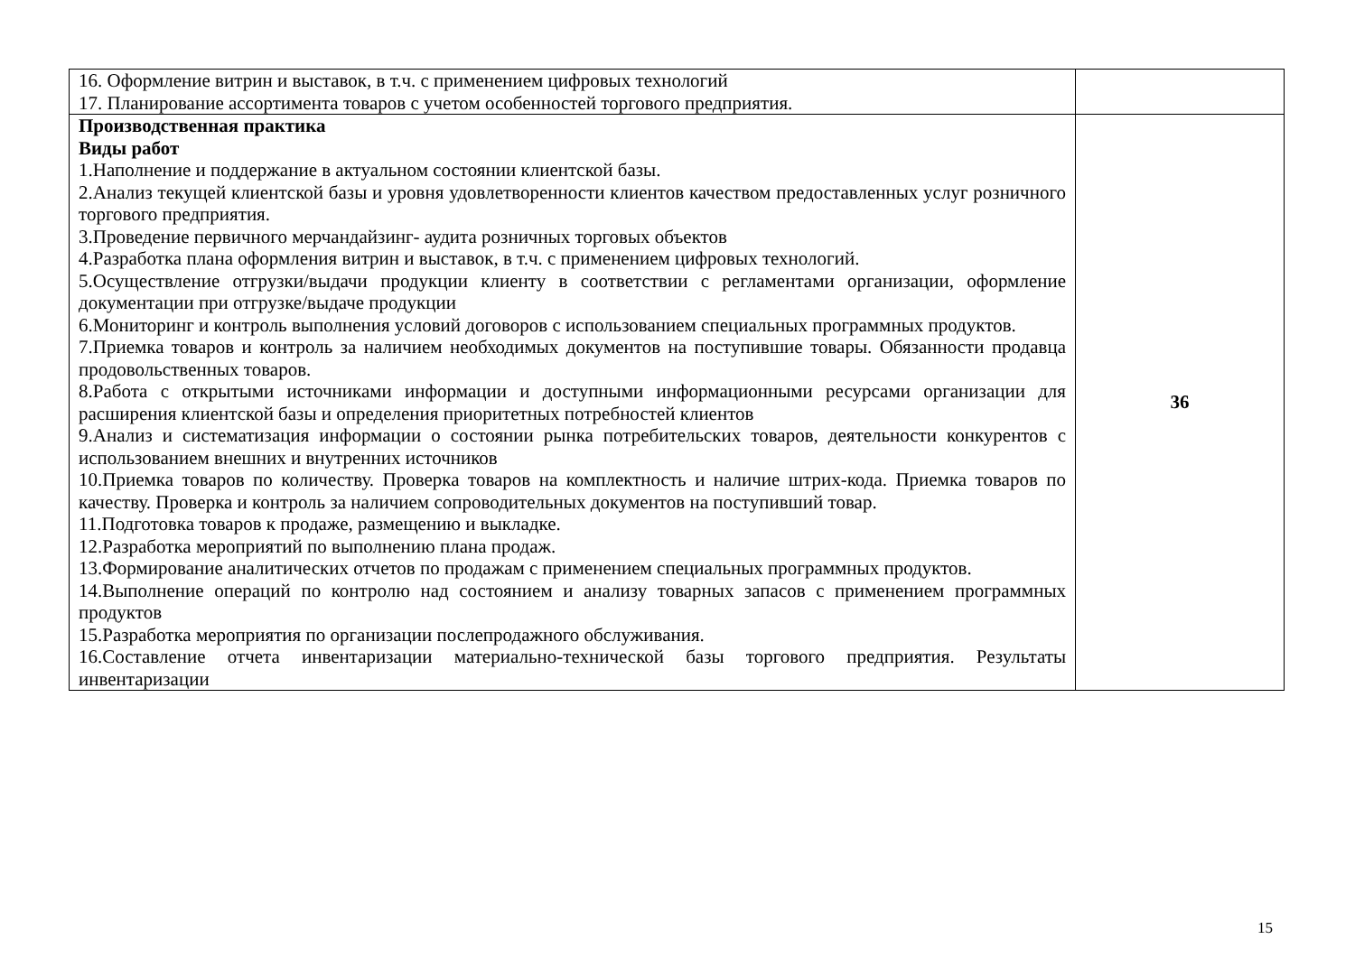| 16. Оформление витрин и выставок, в т.ч. с применением цифровых технологий 17. Планирование ассортимента товаров с учетом особенностей торгового предприятия. | |
| Производственная практика Виды работ 1.Наполнение и поддержание в актуальном состоянии клиентской базы. 2.Анализ текущей клиентской базы и уровня удовлетворенности клиентов качеством предоставленных услуг розничного торгового предприятия. 3.Проведение первичного мерчандайзинг- аудита розничных торговых объектов 4.Разработка плана оформления витрин и выставок, в т.ч. с применением цифровых технологий. 5.Осуществление отгрузки/выдачи продукции клиенту в соответствии с регламентами организации, оформление документации при отгрузке/выдаче продукции 6.Мониторинг и контроль выполнения условий договоров с использованием специальных программных продуктов. 7.Приемка товаров и контроль за наличием необходимых документов на поступившие товары. Обязанности продавца продовольственных товаров. 8.Работа с открытыми источниками информации и доступными информационными ресурсами организации для расширения клиентской базы и определения приоритетных потребностей клиентов 9.Анализ и систематизация информации о состоянии рынка потребительских товаров, деятельности конкурентов с использованием внешних и внутренних источников 10.Приемка товаров по количеству. Проверка товаров на комплектность и наличие штрих-кода. Приемка товаров по качеству. Проверка и контроль за наличием сопроводительных документов на поступивший товар. 11.Подготовка товаров к продаже, размещению и выкладке. 12.Разработка мероприятий по выполнению плана продаж. 13.Формирование аналитических отчетов по продажам с применением специальных программных продуктов. 14.Выполнение операций по контролю над состоянием и анализу товарных запасов с применением программных продуктов 15.Разработка мероприятия по организации послепродажного обслуживания. 16.Составление отчета инвентаризации материально-технической базы торгового предприятия. Результаты инвентаризации | 36 |
15